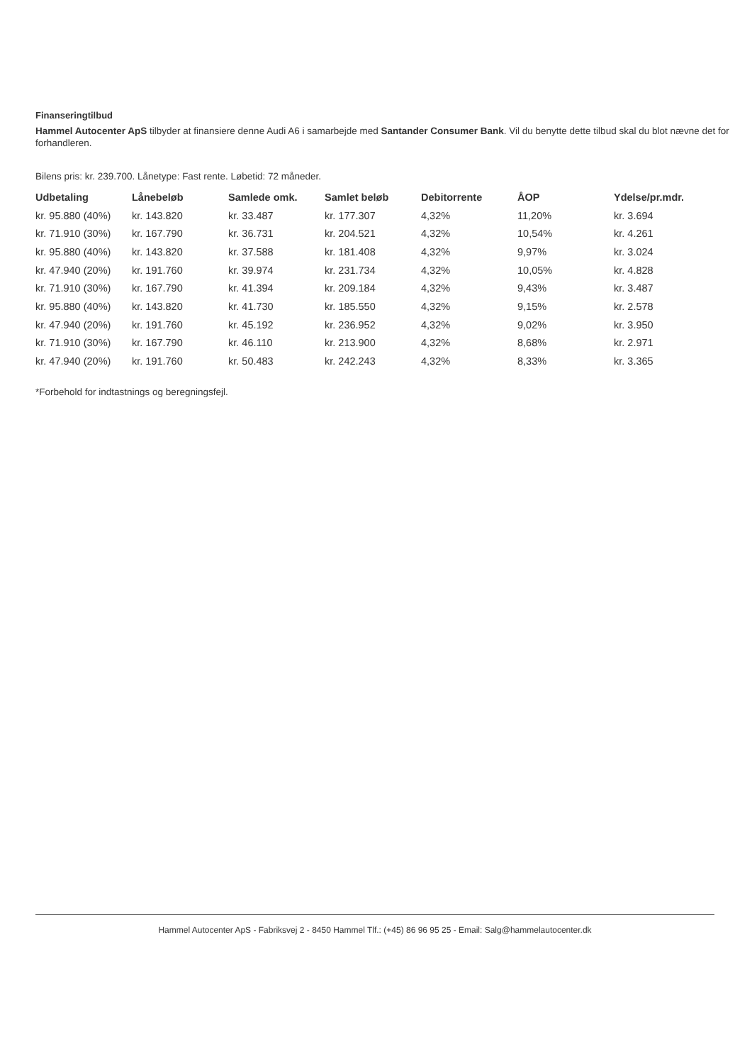Finanseringtilbud
Hammel Autocenter ApS tilbyder at finansiere denne Audi A6 i samarbejde med Santander Consumer Bank. Vil du benytte dette tilbud skal du blot nævne det for forhandleren.
Bilens pris: kr. 239.700. Lånetype: Fast rente. Løbetid: 72 måneder.
| Udbetaling | Lånebeløb | Samlede omk. | Samlet beløb | Debitorrente | ÅOP | Ydelse/pr.mdr. |
| --- | --- | --- | --- | --- | --- | --- |
| kr. 95.880 (40%) | kr. 143.820 | kr. 33.487 | kr. 177.307 | 4,32% | 11,20% | kr. 3.694 |
| kr. 71.910 (30%) | kr. 167.790 | kr. 36.731 | kr. 204.521 | 4,32% | 10,54% | kr. 4.261 |
| kr. 95.880 (40%) | kr. 143.820 | kr. 37.588 | kr. 181.408 | 4,32% | 9,97% | kr. 3.024 |
| kr. 47.940 (20%) | kr. 191.760 | kr. 39.974 | kr. 231.734 | 4,32% | 10,05% | kr. 4.828 |
| kr. 71.910 (30%) | kr. 167.790 | kr. 41.394 | kr. 209.184 | 4,32% | 9,43% | kr. 3.487 |
| kr. 95.880 (40%) | kr. 143.820 | kr. 41.730 | kr. 185.550 | 4,32% | 9,15% | kr. 2.578 |
| kr. 47.940 (20%) | kr. 191.760 | kr. 45.192 | kr. 236.952 | 4,32% | 9,02% | kr. 3.950 |
| kr. 71.910 (30%) | kr. 167.790 | kr. 46.110 | kr. 213.900 | 4,32% | 8,68% | kr. 2.971 |
| kr. 47.940 (20%) | kr. 191.760 | kr. 50.483 | kr. 242.243 | 4,32% | 8,33% | kr. 3.365 |
*Forbehold for indtastnings og beregningsfejl.
Hammel Autocenter ApS - Fabriksvej 2 - 8450 Hammel Tlf.: (+45) 86 96 95 25 - Email: Salg@hammelautocenter.dk